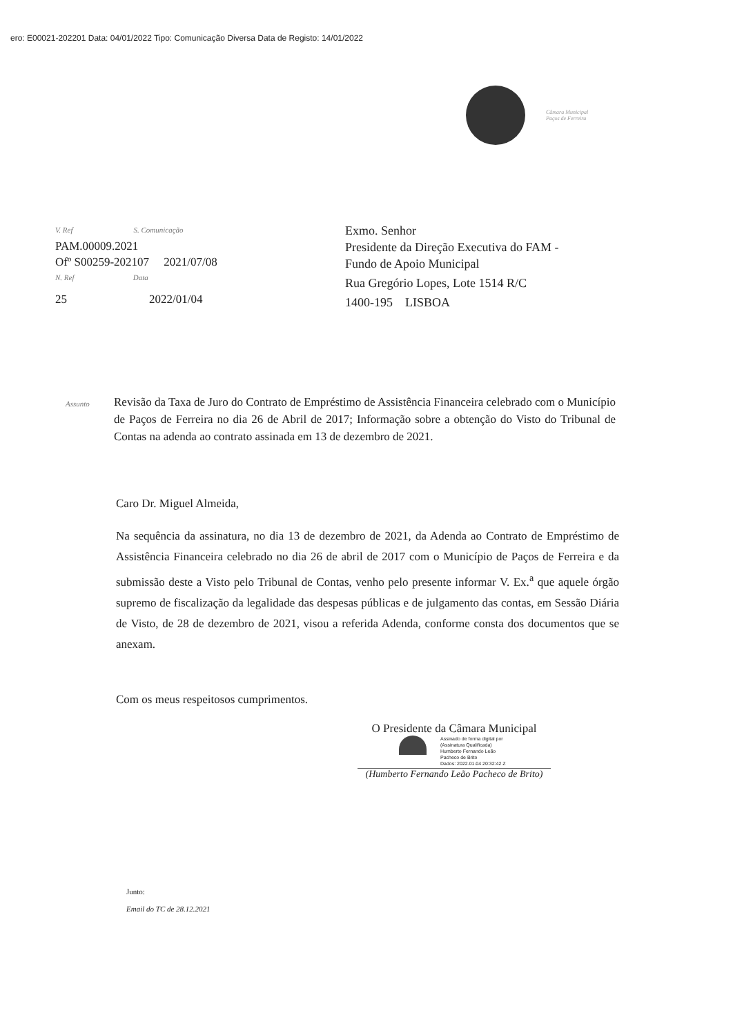ero: E00021-202201 Data: 04/01/2022 Tipo: Comunicação Diversa Data de Registo: 14/01/2022
Câmara Municipal
Paços de Ferreira
V. Ref S. Comunicação
PAM.00009.2021
Ofº S00259-202107 2021/07/08
N. Ref Data
25 2022/01/04
Exmo. Senhor
Presidente da Direção Executiva do FAM -
Fundo de Apoio Municipal
Rua Gregório Lopes, Lote 1514 R/C
1400-195 LISBOA
Assunto
Revisão da Taxa de Juro do Contrato de Empréstimo de Assistência Financeira celebrado com o Município de Paços de Ferreira no dia 26 de Abril de 2017; Informação sobre a obtenção do Visto do Tribunal de Contas na adenda ao contrato assinada em 13 de dezembro de 2021.
Caro Dr. Miguel Almeida,
Na sequência da assinatura, no dia 13 de dezembro de 2021, da Adenda ao Contrato de Empréstimo de Assistência Financeira celebrado no dia 26 de abril de 2017 com o Município de Paços de Ferreira e da submissão deste a Visto pelo Tribunal de Contas, venho pelo presente informar V. Ex.<sup>a</sup> que aquele órgão supremo de fiscalização da legalidade das despesas públicas e de julgamento das contas, em Sessão Diária de Visto, de 28 de dezembro de 2021, visou a referida Adenda, conforme consta dos documentos que se anexam.
Com os meus respeitosos cumprimentos.
O Presidente da Câmara Municipal
Assinado de forma digital por
(Assinatura Qualificada)
Humberto Fernando Leão
Pacheco de Brito
Dados: 2022.01.04 20:32:42 Z
(Humberto Fernando Leão Pacheco de Brito)
Junto:
Email do TC de 28.12.2021